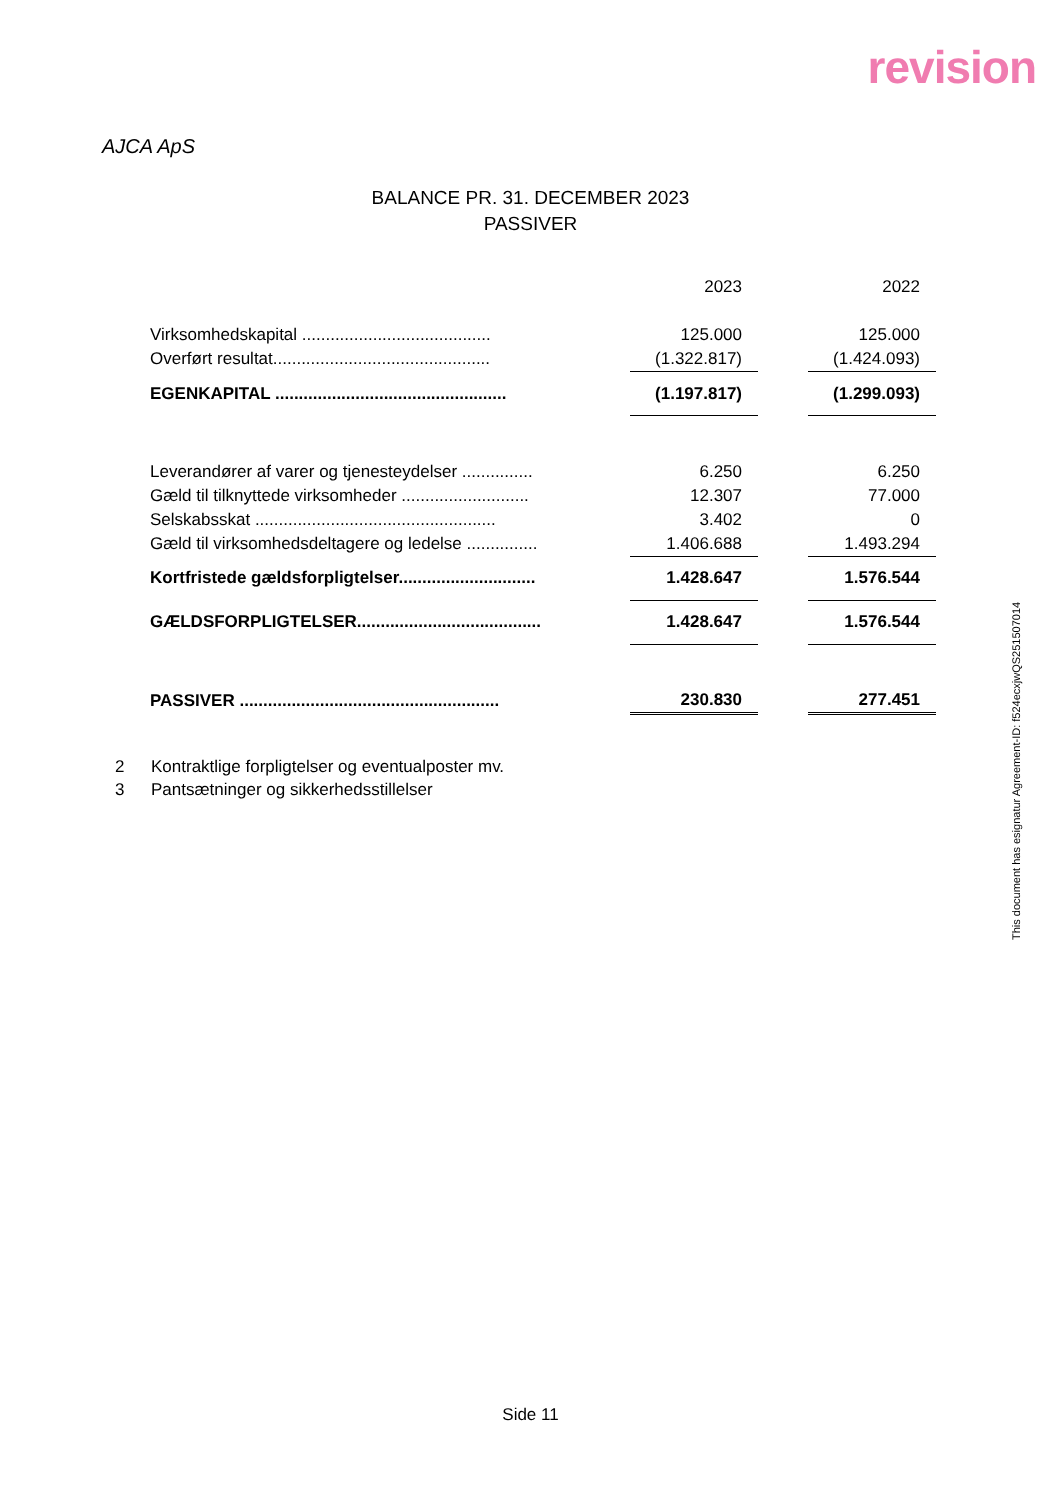revision
AJCA ApS
BALANCE PR. 31. DECEMBER 2023
PASSIVER
| | 2023 | | 2022 |
| Virksomhedskapital ........................................ | 125.000 | | 125.000 |
| Overført resultat.............................................. | (1.322.817) | | (1.424.093) |
| EGENKAPITAL ................................................. | (1.197.817) | | (1.299.093) |
| Leverandører af varer og tjenesteydelser ............... | 6.250 | | 6.250 |
| Gæld til tilknyttede virksomheder ........................... | 12.307 | | 77.000 |
| Selskabsskat ................................................... | 3.402 | | 0 |
| Gæld til virksomhedsdeltagere og ledelse ............... | 1.406.688 | | 1.493.294 |
| Kortfristede gældsforpligtelser............................. | 1.428.647 | | 1.576.544 |
| GÆLDSFORPLIGTELSER....................................... | 1.428.647 | | 1.576.544 |
| PASSIVER ....................................................... | 230.830 | | 277.451 |
2 Kontraktlige forpligtelser og eventualposter mv.
3 Pantsætninger og sikkerhedsstillelser
Side 11
This document has esignatur Agreement-ID: f524ecxjwQS251507014